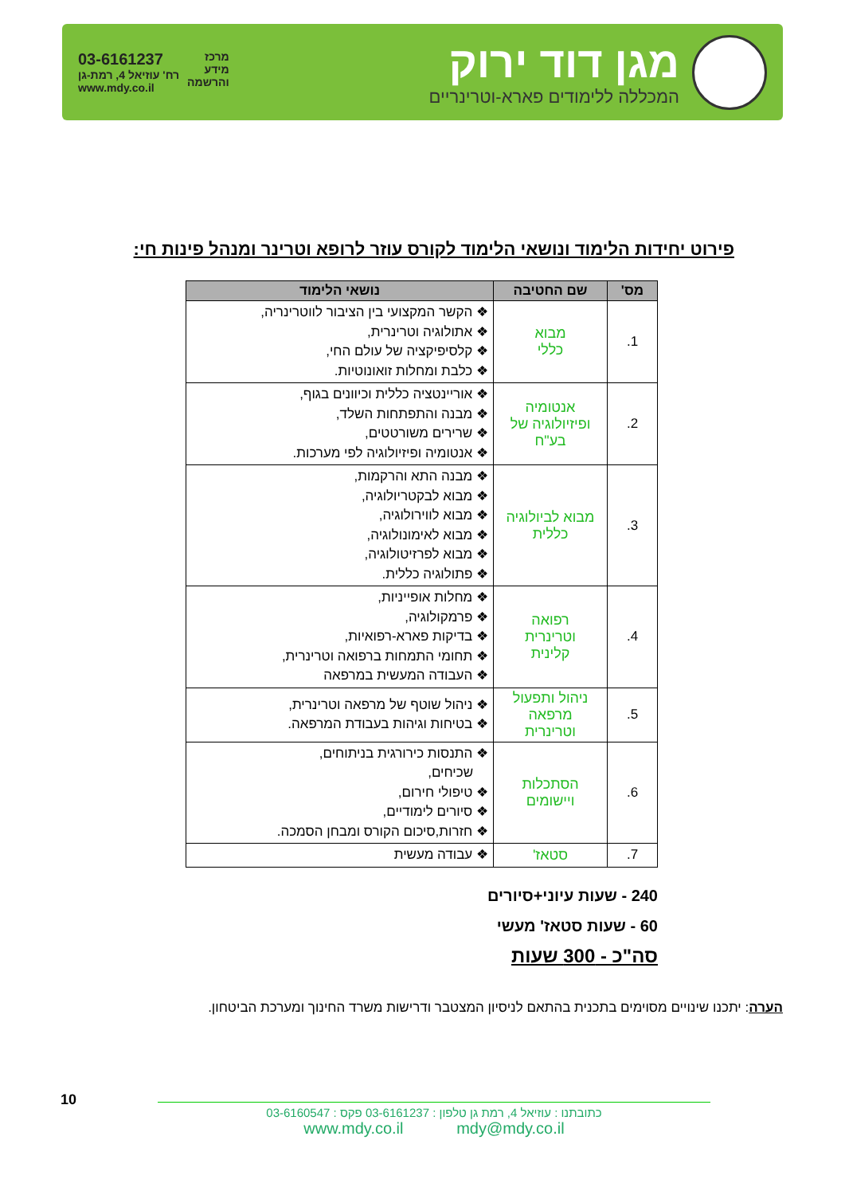מגן דוד ירוק
המכללה ללימודים פארא-וטרינריים
מרכז
מידע
והרשמה
03-6161237
רח' עוזיאל 4, רמת-גן
www.mdy.co.il
פירוט יחידות הלימוד ונושאי הלימוד לקורס עוזר לרופא וטרינר ומנהל פינות חי:
| מס' | שם החטיבה | נושאי הלימוד |
| --- | --- | --- |
| 1. | מבוא כללי | ❖ הקשר המקצועי בין הציבור לווטרינריה, ❖ אתולוגיה וטרינרית, ❖ קלסיפיקציה של עולם החי, ❖ כלבת ומחלות זואונוטיות. |
| 2. | אנטומיה ופיזיולוגיה של בע"ח | ❖ אוריינטציה כללית וכיוונים בגוף, ❖ מבנה והתפתחות השלד, ❖ שרירים משורטטים, ❖ אנטומיה ופיזיולוגיה לפי מערכות. |
| 3. | מבוא לביולוגיה כללית | ❖ מבנה התא והרקמות, ❖ מבוא לבקטריולוגיה, ❖ מבוא לווירולוגיה, ❖ מבוא לאימונולוגיה, ❖ מבוא לפרזיטולוגיה, ❖ פתולוגיה כללית. |
| 4. | רפואה וטרינרית קלינית | ❖ מחלות אופייניות, ❖ פרמקולוגיה, ❖ בדיקות פארא-רפואיות, ❖ תחומי התמחות ברפואה וטרינרית, ❖ העבודה המעשית במרפאה |
| 5. | ניהול ותפעול מרפאה וטרינרית | ❖ ניהול שוטף של מרפאה וטרינרית, ❖ בטיחות וגיהות בעבודת המרפאה. |
| 6. | הסתכלות ויישומים | ❖ התנסות כירורגית בניתוחים, שכיחים, ❖ טיפולי חירום, ❖ סיורים לימודיים, ❖ חזרות,סיכום הקורס ומבחן הסמכה. |
| 7. | סטאז' | ❖ עבודה מעשית |
240 - שעות עיוני+סיורים
60 - שעות סטאז' מעשי
סה"כ - 300 שעות
הערה: יתכנו שינויים מסוימים בתכנית בהתאם לניסיון המצטבר ודרישות משרד החינוך ומערכת הביטחון.
10
כתובתנו : עוזיאל 4, רמת גן טלפון : 03-6161237 פקס : 03-6160547
www.mdy.co.il mdy@mdy.co.il